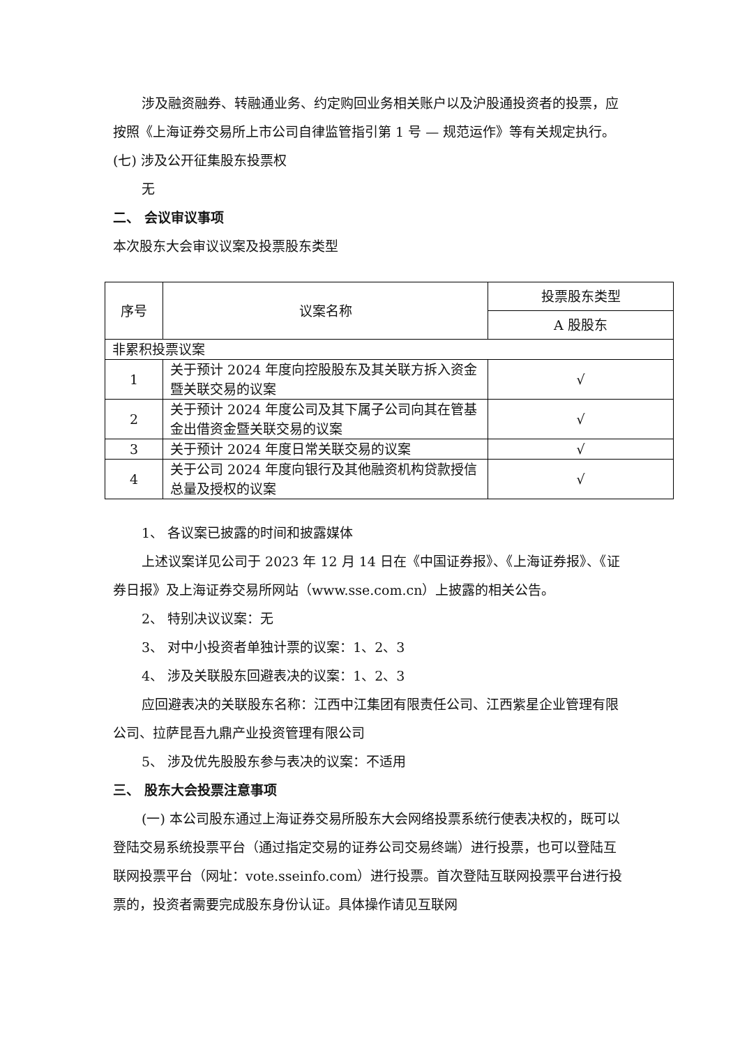涉及融资融券、转融通业务、约定购回业务相关账户以及沪股通投资者的投票，应按照《上海证券交易所上市公司自律监管指引第 1 号 — 规范运作》等有关规定执行。
(七) 涉及公开征集股东投票权
无
二、 会议审议事项
本次股东大会审议议案及投票股东类型
| 序号 | 议案名称 | 投票股东类型 |
| | | A 股股东 |
| 非累积投票议案 | | |
| 1 | 关于预计 2024 年度向控股股东及其关联方拆入资金暨关联交易的议案 | √ |
| 2 | 关于预计 2024 年度公司及其下属子公司向其在管基金出借资金暨关联交易的议案 | √ |
| 3 | 关于预计 2024 年度日常关联交易的议案 | √ |
| 4 | 关于公司 2024 年度向银行及其他融资机构贷款授信总量及授权的议案 | √ |
1、 各议案已披露的时间和披露媒体
上述议案详见公司于 2023 年 12 月 14 日在《中国证券报》、《上海证券报》、《证券日报》及上海证券交易所网站（www.sse.com.cn）上披露的相关公告。
2、 特别决议议案：无
3、 对中小投资者单独计票的议案：1、2、3
4、 涉及关联股东回避表决的议案：1、2、3
应回避表决的关联股东名称：江西中江集团有限责任公司、江西紫星企业管理有限公司、拉萨昆吾九鼎产业投资管理有限公司
5、 涉及优先股股东参与表决的议案：不适用
三、 股东大会投票注意事项
(一) 本公司股东通过上海证券交易所股东大会网络投票系统行使表决权的，既可以登陆交易系统投票平台（通过指定交易的证券公司交易终端）进行投票，也可以登陆互联网投票平台（网址：vote.sseinfo.com）进行投票。首次登陆互联网投票平台进行投票的，投资者需要完成股东身份认证。具体操作请见互联网